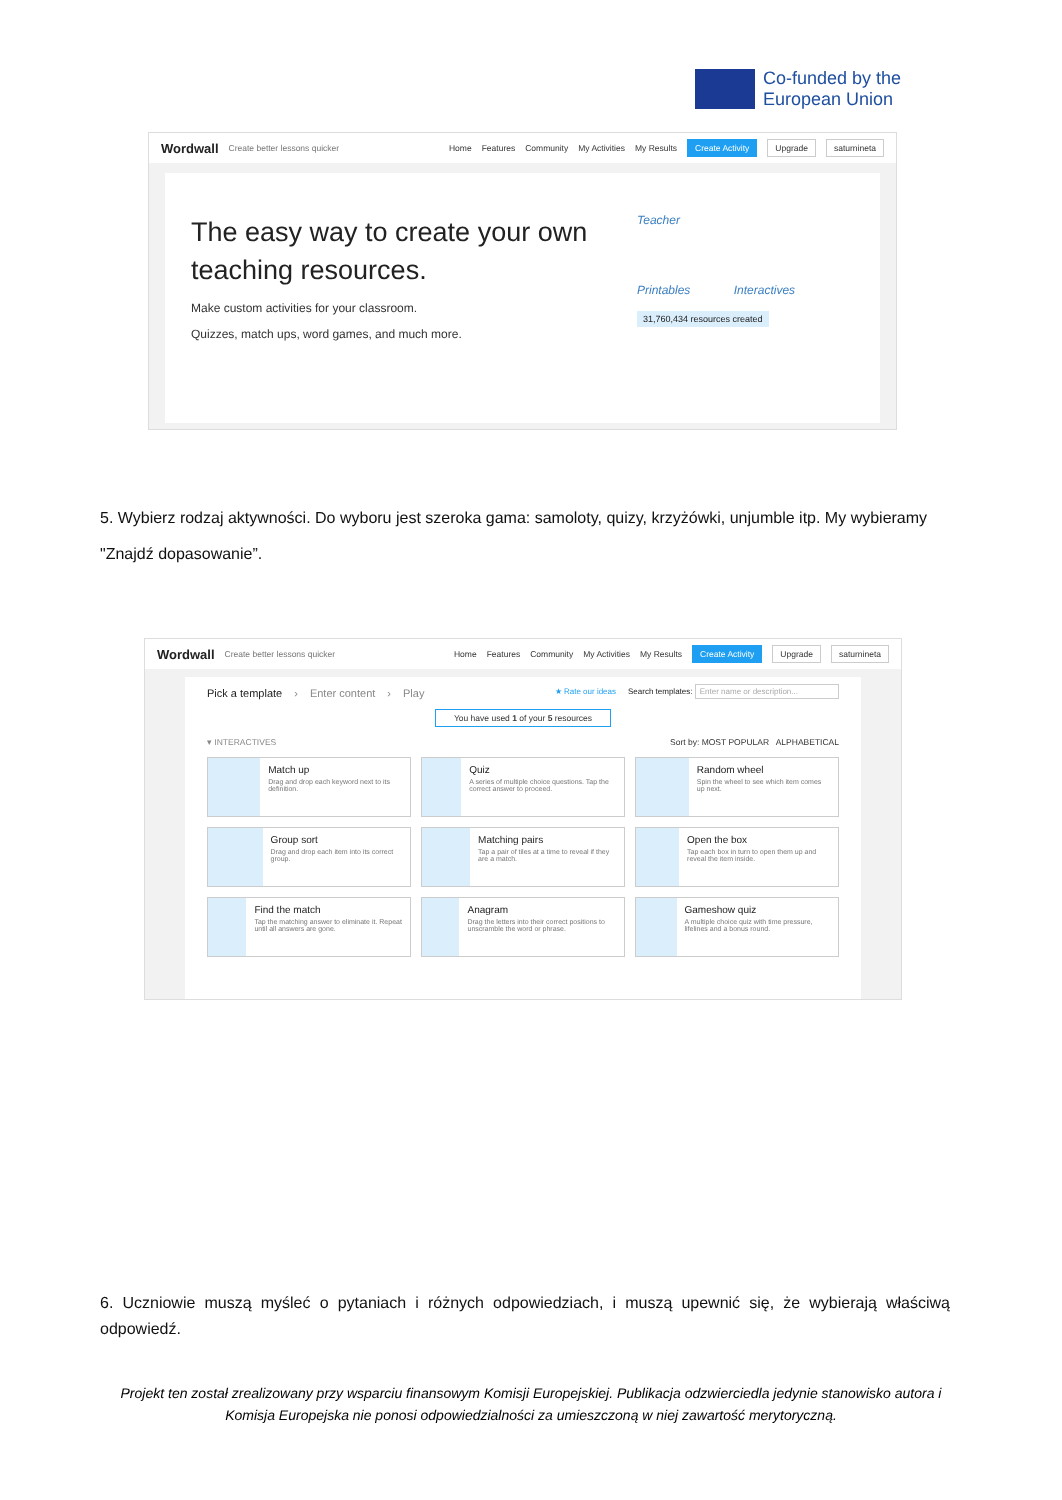Co-funded by the
European Union
Wordwall Create better lessons quicker Home Features Community My Activities My Results Create Activity Upgrade saturnineta
The easy way to create your own teaching resources.
Make custom activities for your classroom.
Quizzes, match ups, word games, and much more.
Teacher
Printables Interactives
31,760,434 resources created
5. Wybierz rodzaj aktywności. Do wyboru jest szeroka gama: samoloty, quizy, krzyżówki, unjumble itp. My wybieramy "Znajdź dopasowanie”.
Wordwall Create better lessons quicker Home Features Community My Activities My Results Create Activity Upgrade saturnineta
Pick a template › Enter content › Play ★ Rate our ideas Search templates: Enter name or description...
You have used 1 of your 5 resources
▾ INTERACTIVES Sort by: MOST POPULAR ALPHABETICAL
Match up
Drag and drop each keyword next to its definition.
Quiz
A series of multiple choice questions. Tap the correct answer to proceed.
Random wheel
Spin the wheel to see which item comes up next.
Group sort
Drag and drop each item into its correct group.
Matching pairs
Tap a pair of tiles at a time to reveal if they are a match.
Open the box
Tap each box in turn to open them up and reveal the item inside.
Find the match
Tap the matching answer to eliminate it. Repeat until all answers are gone.
Anagram
Drag the letters into their correct positions to unscramble the word or phrase.
Gameshow quiz
A multiple choice quiz with time pressure, lifelines and a bonus round.
6. Uczniowie muszą myśleć o pytaniach i różnych odpowiedziach, i muszą upewnić się, że wybierają właściwą odpowiedź.
Projekt ten został zrealizowany przy wsparciu finansowym Komisji Europejskiej. Publikacja odzwierciedla jedynie stanowisko autora i Komisja Europejska nie ponosi odpowiedzialności za umieszczoną w niej zawartość merytoryczną.